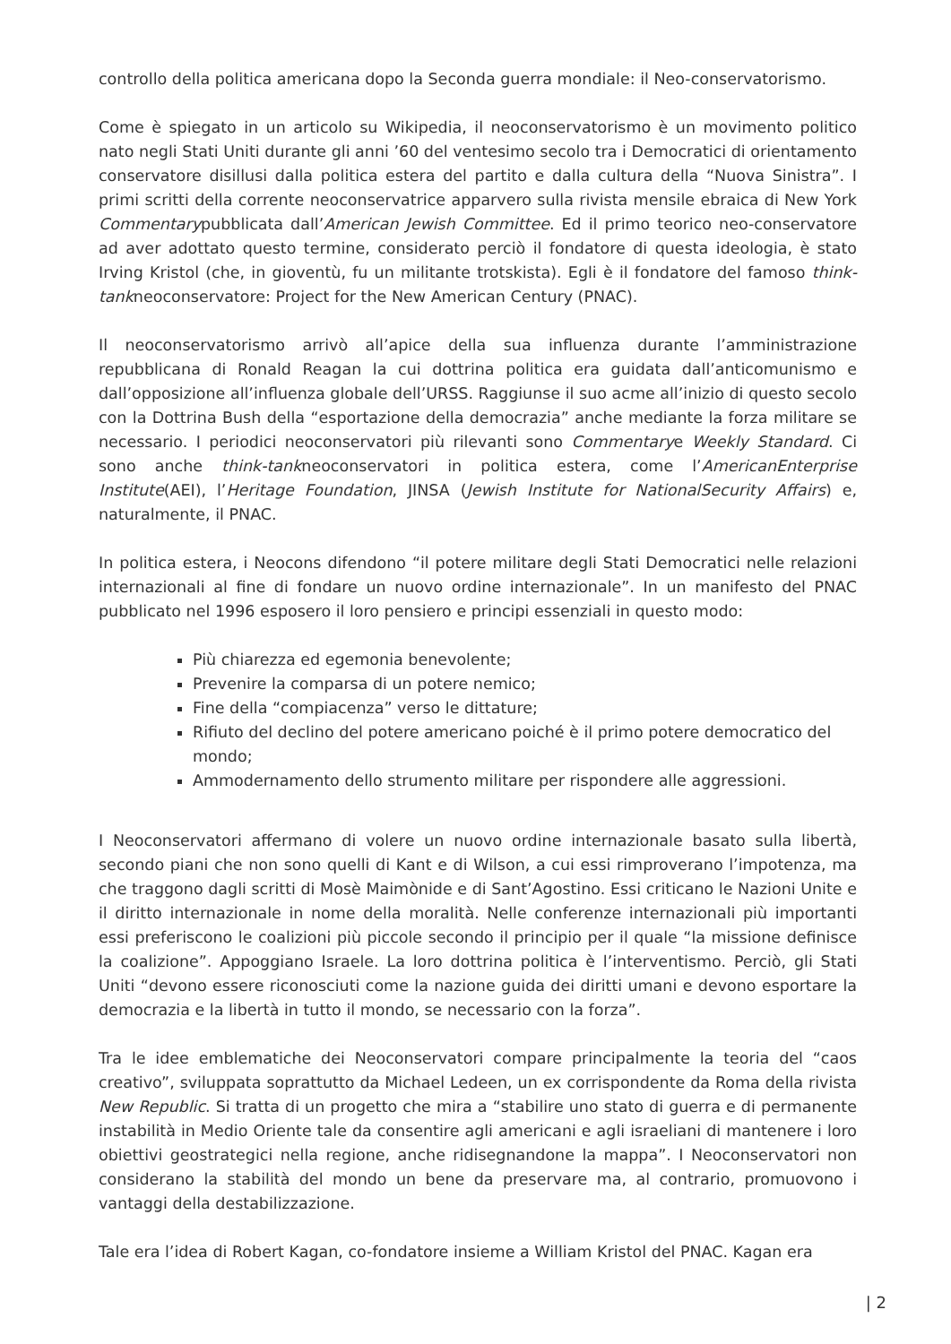controllo della politica americana dopo la Seconda guerra mondiale: il Neo-conservatorismo.
Come è spiegato in un articolo su Wikipedia, il neoconservatorismo è un movimento politico nato negli Stati Uniti durante gli anni ’60 del ventesimo secolo tra i Democratici di orientamento conservatore disillusi dalla politica estera del partito e dalla cultura della “Nuova Sinistra”. I primi scritti della corrente neoconservatrice apparvero sulla rivista mensile ebraica di New York Commentarypubblicata dall’American Jewish Committee. Ed il primo teorico neo-conservatore ad aver adottato questo termine, considerato perciò il fondatore di questa ideologia, è stato Irving Kristol (che, in gioventù, fu un militante trotskista). Egli è il fondatore del famoso think-tankneoconservatore: Project for the New American Century (PNAC).
Il neoconservatorismo arrivò all’apice della sua influenza durante l’amministrazione repubblicana di Ronald Reagan la cui dottrina politica era guidata dall’anticomunismo e dall’opposizione all’influenza globale dell’URSS. Raggiunse il suo acme all’inizio di questo secolo con la Dottrina Bush della “esportazione della democrazia” anche mediante la forza militare se necessario. I periodici neoconservatori più rilevanti sono Commentarye Weekly Standard. Ci sono anche think-tankneoconservatori in politica estera, come l’AmericanEnterprise Institute(AEI), l’Heritage Foundation, JINSA (Jewish Institute for NationalSecurity Affairs) e, naturalmente, il PNAC.
In politica estera, i Neocons difendono “il potere militare degli Stati Democratici nelle relazioni internazionali al fine di fondare un nuovo ordine internazionale”. In un manifesto del PNAC pubblicato nel 1996 esposero il loro pensiero e principi essenziali in questo modo:
Più chiarezza ed egemonia benevolente;
Prevenire la comparsa di un potere nemico;
Fine della “compiacenza” verso le dittature;
Rifiuto del declino del potere americano poiché è il primo potere democratico del mondo;
Ammodernamento dello strumento militare per rispondere alle aggressioni.
I Neoconservatori affermano di volere un nuovo ordine internazionale basato sulla libertà, secondo piani che non sono quelli di Kant e di Wilson, a cui essi rimproverano l’impotenza, ma che traggono dagli scritti di Mosè Maimònide e di Sant’Agostino. Essi criticano le Nazioni Unite e il diritto internazionale in nome della moralità. Nelle conferenze internazionali più importanti essi preferiscono le coalizioni più piccole secondo il principio per il quale “la missione definisce la coalizione”. Appoggiano Israele. La loro dottrina politica è l’interventismo. Perciò, gli Stati Uniti “devono essere riconosciuti come la nazione guida dei diritti umani e devono esportare la democrazia e la libertà in tutto il mondo, se necessario con la forza”.
Tra le idee emblematiche dei Neoconservatori compare principalmente la teoria del “caos creativo”, sviluppata soprattutto da Michael Ledeen, un ex corrispondente da Roma della rivista New Republic. Si tratta di un progetto che mira a “stabilire uno stato di guerra e di permanente instabilità in Medio Oriente tale da consentire agli americani e agli israeliani di mantenere i loro obiettivi geostrategici nella regione, anche ridisegnandone la mappa”. I Neoconservatori non considerano la stabilità del mondo un bene da preservare ma, al contrario, promuovono i vantaggi della destabilizzazione.
Tale era l’idea di Robert Kagan, co-fondatore insieme a William Kristol del PNAC. Kagan era
| 2